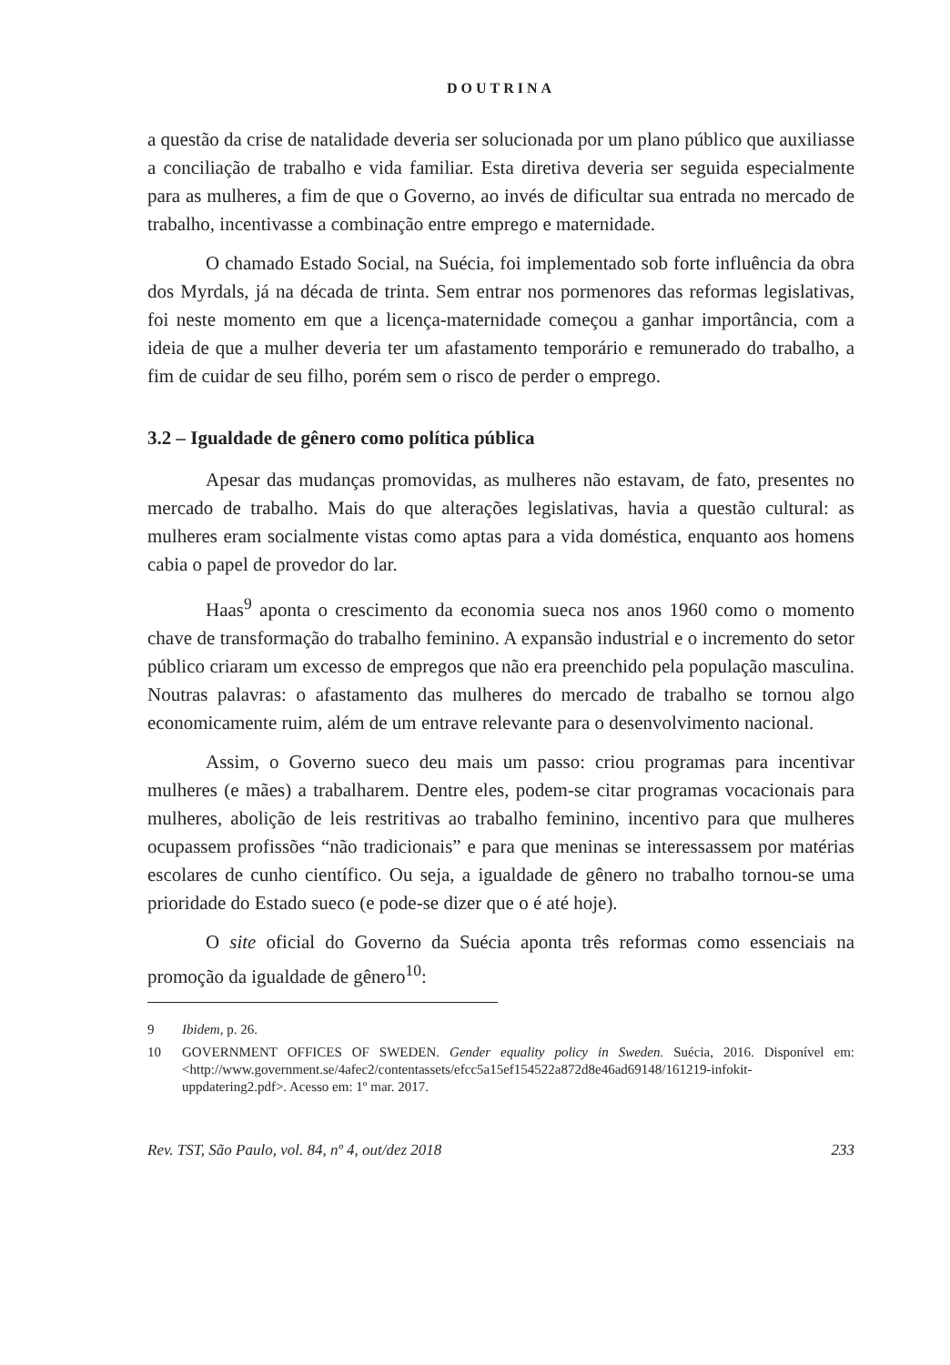DOUTRINA
a questão da crise de natalidade deveria ser solucionada por um plano público que auxiliasse a conciliação de trabalho e vida familiar. Esta diretiva deveria ser seguida especialmente para as mulheres, a fim de que o Governo, ao invés de dificultar sua entrada no mercado de trabalho, incentivasse a combinação entre emprego e maternidade.
O chamado Estado Social, na Suécia, foi implementado sob forte influência da obra dos Myrdals, já na década de trinta. Sem entrar nos pormenores das reformas legislativas, foi neste momento em que a licença-maternidade começou a ganhar importância, com a ideia de que a mulher deveria ter um afastamento temporário e remunerado do trabalho, a fim de cuidar de seu filho, porém sem o risco de perder o emprego.
3.2 – Igualdade de gênero como política pública
Apesar das mudanças promovidas, as mulheres não estavam, de fato, presentes no mercado de trabalho. Mais do que alterações legislativas, havia a questão cultural: as mulheres eram socialmente vistas como aptas para a vida doméstica, enquanto aos homens cabia o papel de provedor do lar.
Haas<sup>9</sup> aponta o crescimento da economia sueca nos anos 1960 como o momento chave de transformação do trabalho feminino. A expansão industrial e o incremento do setor público criaram um excesso de empregos que não era preenchido pela população masculina. Noutras palavras: o afastamento das mulheres do mercado de trabalho se tornou algo economicamente ruim, além de um entrave relevante para o desenvolvimento nacional.
Assim, o Governo sueco deu mais um passo: criou programas para incentivar mulheres (e mães) a trabalharem. Dentre eles, podem-se citar programas vocacionais para mulheres, abolição de leis restritivas ao trabalho feminino, incentivo para que mulheres ocupassem profissões “não tradicionais” e para que meninas se interessassem por matérias escolares de cunho científico. Ou seja, a igualdade de gênero no trabalho tornou-se uma prioridade do Estado sueco (e pode-se dizer que o é até hoje).
O site oficial do Governo da Suécia aponta três reformas como essenciais na promoção da igualdade de gênero<sup>10</sup>:
9 Ibidem, p. 26.
10 GOVERNMENT OFFICES OF SWEDEN. Gender equality policy in Sweden. Suécia, 2016. Disponível em: <http://www.government.se/4afec2/contentassets/efcc5a15ef154522a872d8e46ad69148/161219-infokit-uppdatering2.pdf>. Acesso em: 1º mar. 2017.
Rev. TST, São Paulo, vol. 84, nº 4, out/dez 2018 233